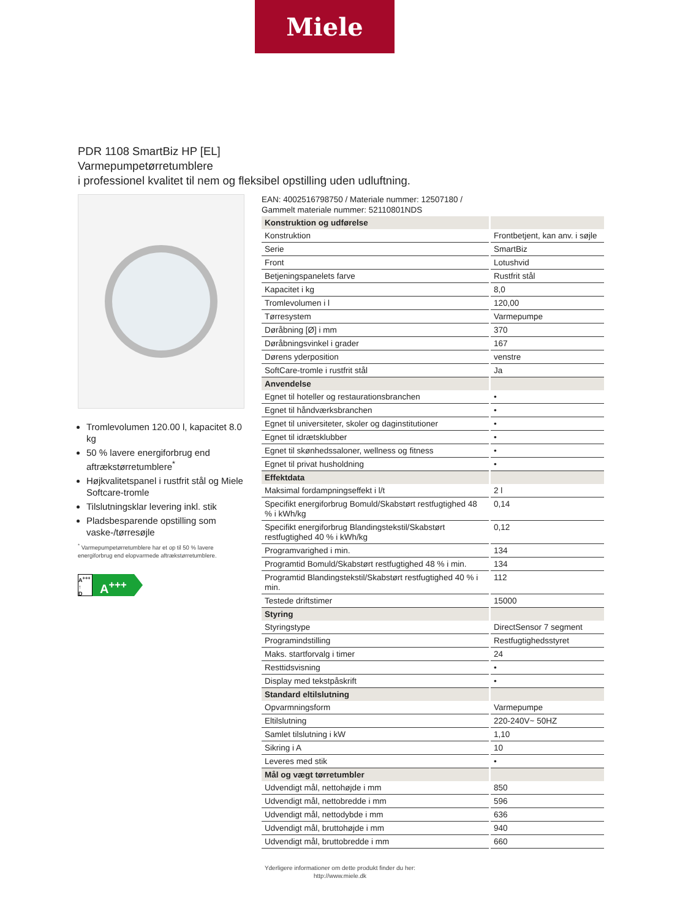Miele
PDR 1108 SmartBiz HP [EL]
Varmepumpetørretumblere
i professionel kvalitet til nem og fleksibel opstilling uden udluftning.
Tromlevolumen 120.00 l, kapacitet 8.0 kg
50 % lavere energiforbrug end aftrækstørretumblere<sup>*</sup>
Højkvalitetspanel i rustfrit stål og Miele Softcare-tromle
Tilslutningsklar levering inkl. stik
Pladsbesparende opstilling som vaske-/tørresøjle
<sup>*</sup> Varmepumpetørretumblere har et op til 50 % lavere energiforbrug end elopvarmede aftrækstørretumblere.
A<sup>+++</sup>
↑
D
A<sup>+++</sup>
EAN: 4002516798750 / Materiale nummer: 12507180 /
Gammelt materiale nummer: 52110801NDS
| Konstruktion og udførelse | |
| --- | --- |
| Konstruktion | Frontbetjent, kan anv. i søjle |
| Serie | SmartBiz |
| Front | Lotushvid |
| Betjeningspanelets farve | Rustfrit stål |
| Kapacitet i kg | 8,0 |
| Tromlevolumen i l | 120,00 |
| Tørresystem | Varmepumpe |
| Døråbning [Ø] i mm | 370 |
| Døråbningsvinkel i grader | 167 |
| Dørens yderposition | venstre |
| SoftCare-tromle i rustfrit stål | Ja |
| Anvendelse | |
| Egnet til hoteller og restaurationsbranchen | • |
| Egnet til håndværksbranchen | • |
| Egnet til universiteter, skoler og daginstitutioner | • |
| Egnet til idrætsklubber | • |
| Egnet til skønhedssaloner, wellness og fitness | • |
| Egnet til privat husholdning | • |
| Effektdata | |
| Maksimal fordampningseffekt i l/t | 2 l |
| Specifikt energiforbrug Bomuld/Skabstørt restfugtighed 48 % i kWh/kg | 0,14 |
| Specifikt energiforbrug Blandingstekstil/Skabstørt restfugtighed 40 % i kWh/kg | 0,12 |
| Programvarighed i min. | 134 |
| Programtid Bomuld/Skabstørt restfugtighed 48 % i min. | 134 |
| Programtid Blandingstekstil/Skabstørt restfugtighed 40 % i min. | 112 |
| Testede driftstimer | 15000 |
| Styring | |
| Styringstype | DirectSensor 7 segment |
| Programindstilling | Restfugtighedsstyret |
| Maks. startforvalg i timer | 24 |
| Resttidsvisning | • |
| Display med tekstpåskrift | • |
| Standard eltilslutning | |
| Opvarmningsform | Varmepumpe |
| Eltilslutning | 220-240V~ 50HZ |
| Samlet tilslutning i kW | 1,10 |
| Sikring i A | 10 |
| Leveres med stik | • |
| Mål og vægt tørretumbler | |
| Udvendigt mål, nettohøjde i mm | 850 |
| Udvendigt mål, nettobredde i mm | 596 |
| Udvendigt mål, nettodybde i mm | 636 |
| Udvendigt mål, bruttohøjde i mm | 940 |
| Udvendigt mål, bruttobredde i mm | 660 |
Yderligere informationer om dette produkt finder du her:
http://www.miele.dk